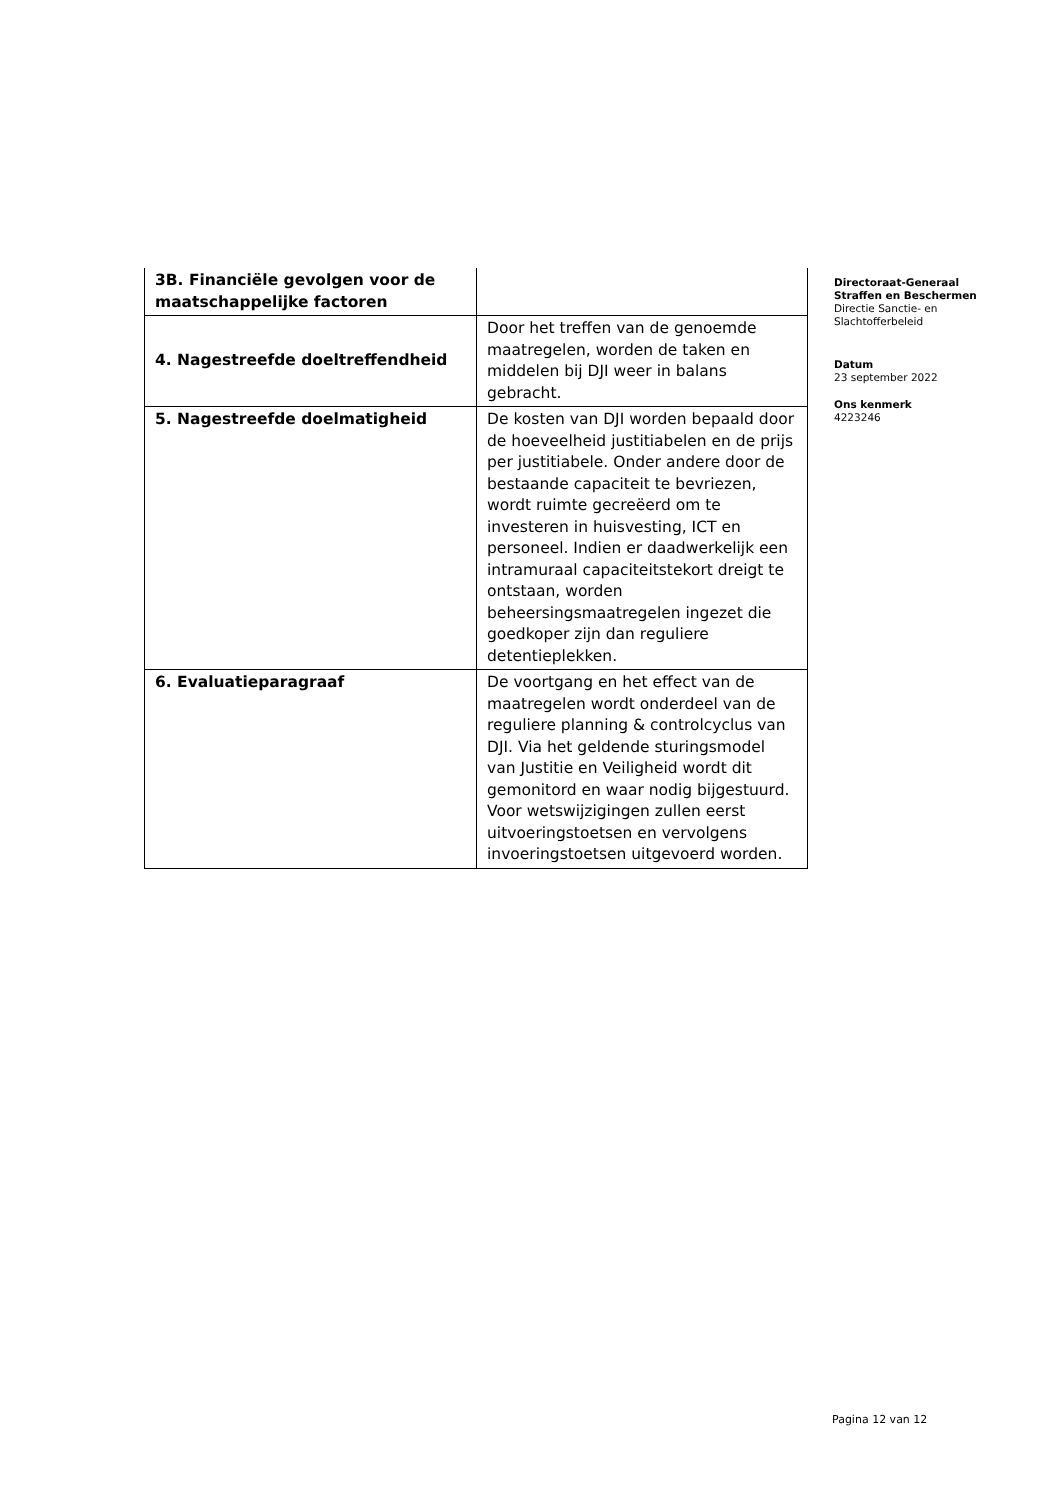| 3B. Financiële gevolgen voor de maatschappelijke factoren | |
| 4. Nagestreefde doeltreffendheid | Door het treffen van de genoemde maatregelen, worden de taken en middelen bij DJI weer in balans gebracht. |
| 5. Nagestreefde doelmatigheid | De kosten van DJI worden bepaald door de hoeveelheid justitiabelen en de prijs per justitiabele. Onder andere door de bestaande capaciteit te bevriezen, wordt ruimte gecreëerd om te investeren in huisvesting, ICT en personeel. Indien er daadwerkelijk een intramuraal capaciteitstekort dreigt te ontstaan, worden beheersingsmaatregelen ingezet die goedkoper zijn dan reguliere detentieplekken. |
| 6. Evaluatieparagraaf | De voortgang en het effect van de maatregelen wordt onderdeel van de reguliere planning & controlcyclus van DJI. Via het geldende sturingsmodel van Justitie en Veiligheid wordt dit gemonitord en waar nodig bijgestuurd. Voor wetswijzigingen zullen eerst uitvoeringstoetsen en vervolgens invoeringstoetsen uitgevoerd worden. |
Directoraat-Generaal
Straffen en Beschermen
Directie Sanctie- en Slachtofferbeleid
Datum
23 september 2022
Ons kenmerk
4223246
Pagina 12 van 12